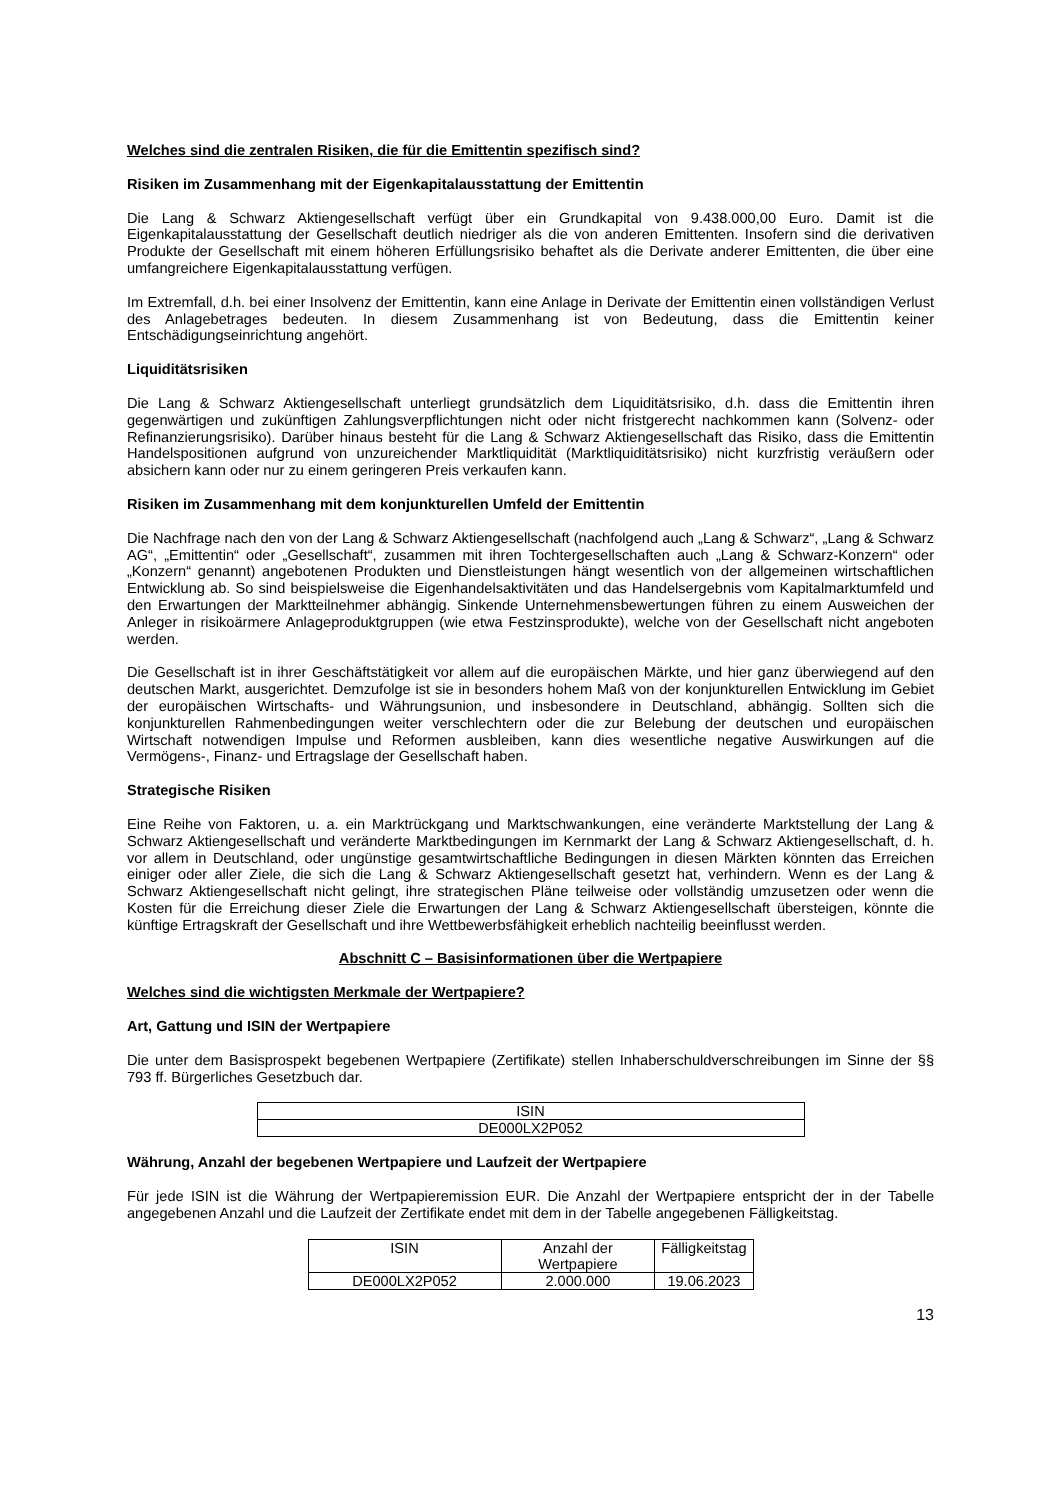Welches sind die zentralen Risiken, die für die Emittentin spezifisch sind?
Risiken im Zusammenhang mit der Eigenkapitalausstattung der Emittentin
Die Lang & Schwarz Aktiengesellschaft verfügt über ein Grundkapital von 9.438.000,00 Euro. Damit ist die Eigenkapitalausstattung der Gesellschaft deutlich niedriger als die von anderen Emittenten. Insofern sind die derivativen Produkte der Gesellschaft mit einem höheren Erfüllungsrisiko behaftet als die Derivate anderer Emittenten, die über eine umfangreichere Eigenkapitalausstattung verfügen.
Im Extremfall, d.h. bei einer Insolvenz der Emittentin, kann eine Anlage in Derivate der Emittentin einen vollständigen Verlust des Anlagebetrages bedeuten. In diesem Zusammenhang ist von Bedeutung, dass die Emittentin keiner Entschädigungseinrichtung angehört.
Liquiditätsrisiken
Die Lang & Schwarz Aktiengesellschaft unterliegt grundsätzlich dem Liquiditätsrisiko, d.h. dass die Emittentin ihren gegenwärtigen und zukünftigen Zahlungsverpflichtungen nicht oder nicht fristgerecht nachkommen kann (Solvenz- oder Refinanzierungsrisiko). Darüber hinaus besteht für die Lang & Schwarz Aktiengesellschaft das Risiko, dass die Emittentin Handelspositionen aufgrund von unzureichender Marktliquidität (Marktliquiditätsrisiko) nicht kurzfristig veräußern oder absichern kann oder nur zu einem geringeren Preis verkaufen kann.
Risiken im Zusammenhang mit dem konjunkturellen Umfeld der Emittentin
Die Nachfrage nach den von der Lang & Schwarz Aktiengesellschaft (nachfolgend auch „Lang & Schwarz“, „Lang & Schwarz AG“, „Emittentin“ oder „Gesellschaft“, zusammen mit ihren Tochtergesellschaften auch „Lang & Schwarz-Konzern“ oder „Konzern“ genannt) angebotenen Produkten und Dienstleistungen hängt wesentlich von der allgemeinen wirtschaftlichen Entwicklung ab. So sind beispielsweise die Eigenhandelsaktivitäten und das Handelsergebnis vom Kapitalmarktumfeld und den Erwartungen der Marktteilnehmer abhängig. Sinkende Unternehmensbewertungen führen zu einem Ausweichen der Anleger in risikoärmere Anlageproduktgruppen (wie etwa Festzinsprodukte), welche von der Gesellschaft nicht angeboten werden.
Die Gesellschaft ist in ihrer Geschäftstätigkeit vor allem auf die europäischen Märkte, und hier ganz überwiegend auf den deutschen Markt, ausgerichtet. Demzufolge ist sie in besonders hohem Maß von der konjunkturellen Entwicklung im Gebiet der europäischen Wirtschafts- und Währungsunion, und insbesondere in Deutschland, abhängig. Sollten sich die konjunkturellen Rahmenbedingungen weiter verschlechtern oder die zur Belebung der deutschen und europäischen Wirtschaft notwendigen Impulse und Reformen ausbleiben, kann dies wesentliche negative Auswirkungen auf die Vermögens-, Finanz- und Ertragslage der Gesellschaft haben.
Strategische Risiken
Eine Reihe von Faktoren, u. a. ein Marktrückgang und Marktschwankungen, eine veränderte Marktstellung der Lang & Schwarz Aktiengesellschaft und veränderte Marktbedingungen im Kernmarkt der Lang & Schwarz Aktiengesellschaft, d. h. vor allem in Deutschland, oder ungünstige gesamtwirtschaftliche Bedingungen in diesen Märkten könnten das Erreichen einiger oder aller Ziele, die sich die Lang & Schwarz Aktiengesellschaft gesetzt hat, verhindern. Wenn es der Lang & Schwarz Aktiengesellschaft nicht gelingt, ihre strategischen Pläne teilweise oder vollständig umzusetzen oder wenn die Kosten für die Erreichung dieser Ziele die Erwartungen der Lang & Schwarz Aktiengesellschaft übersteigen, könnte die künftige Ertragskraft der Gesellschaft und ihre Wettbewerbsfähigkeit erheblich nachteilig beeinflusst werden.
Abschnitt C – Basisinformationen über die Wertpapiere
Welches sind die wichtigsten Merkmale der Wertpapiere?
Art, Gattung und ISIN der Wertpapiere
Die unter dem Basisprospekt begebenen Wertpapiere (Zertifikate) stellen Inhaberschuldverschreibungen im Sinne der §§ 793 ff. Bürgerliches Gesetzbuch dar.
| ISIN |
| --- |
| DE000LX2P052 |
Währung, Anzahl der begebenen Wertpapiere und Laufzeit der Wertpapiere
Für jede ISIN ist die Währung der Wertpapieremission EUR. Die Anzahl der Wertpapiere entspricht der in der Tabelle angegebenen Anzahl und die Laufzeit der Zertifikate endet mit dem in der Tabelle angegebenen Fälligkeitstag.
| ISIN | Anzahl der Wertpapiere | Fälligkeitstag |
| --- | --- | --- |
| DE000LX2P052 | 2.000.000 | 19.06.2023 |
13